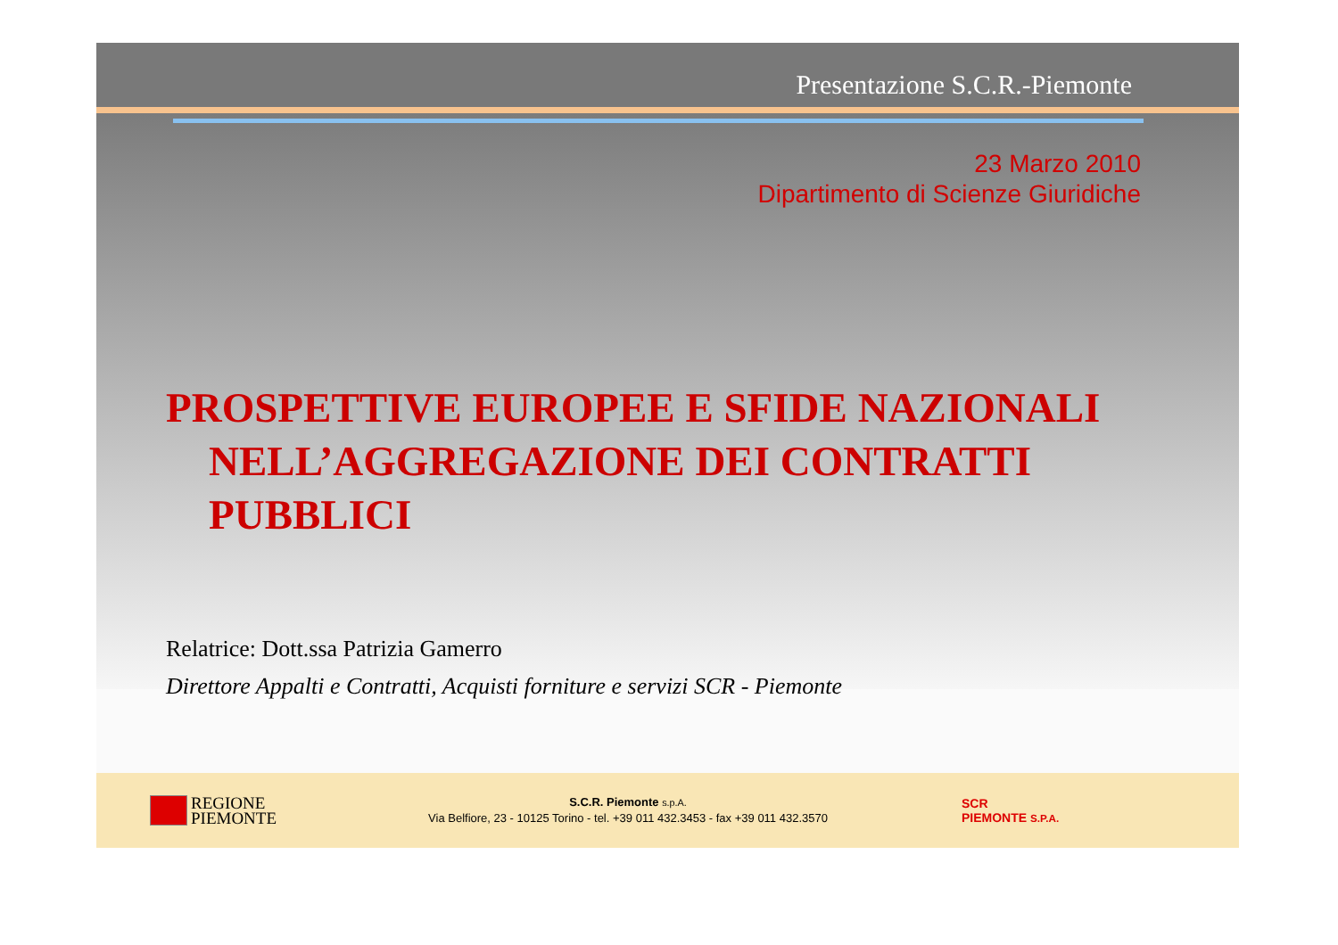Presentazione S.C.R.-Piemonte
23 Marzo 2010
Dipartimento di Scienze Giuridiche
PROSPETTIVE EUROPEE E SFIDE NAZIONALI
NELL’AGGREGAZIONE DEI CONTRATTI PUBBLICI
Relatrice: Dott.ssa Patrizia Gamerro
Direttore Appalti e Contratti, Acquisti forniture e servizi SCR - Piemonte
REGIONE
PIEMONTE
S.C.R. Piemonte s.p.A.
Via Belfiore, 23 - 10125 Torino - tel. +39 011 432.3453 - fax +39 011 432.3570
SCR
PIEMONTE S.P.A.